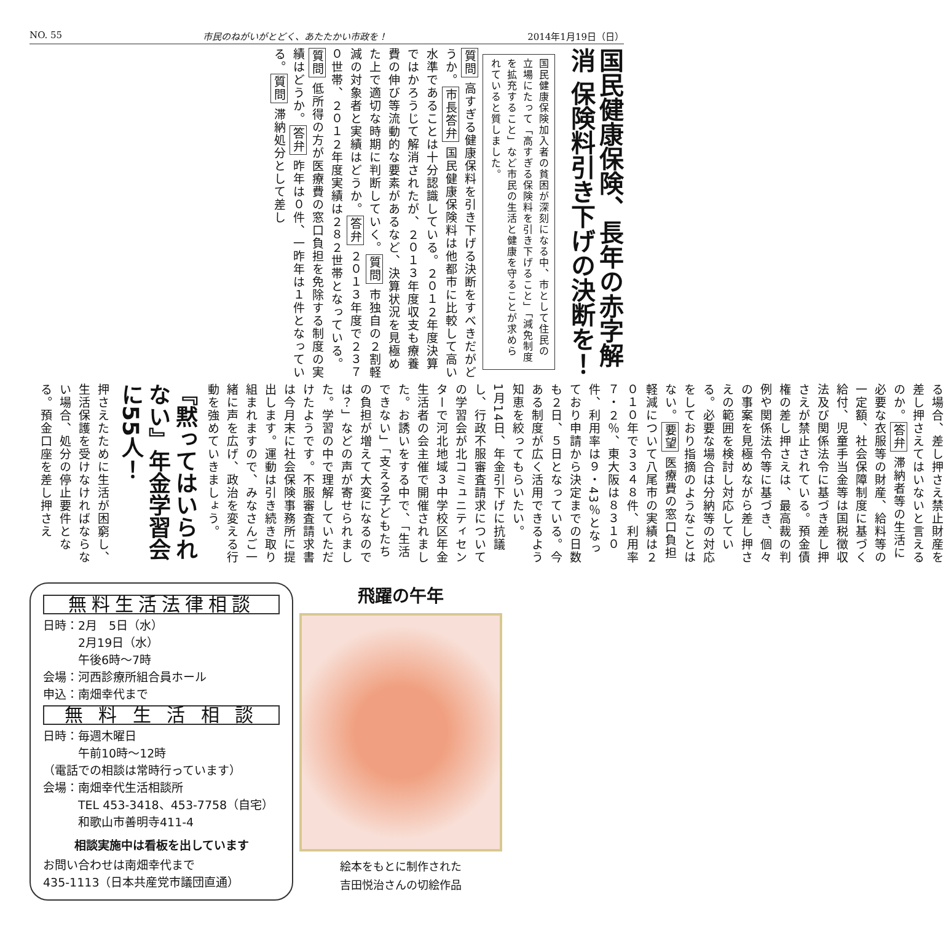NO. 55 市民のねがいがとどく、あたたかい市政を！ 2014年1月19日（日）
国民健康保険、長年の赤字解消 保険料引き下げの決断を！
国民健康保険加入者の貧困が深刻になる中、市として住民の立場にたって「高すぎる保険料を引き下げること」「減免制度を拡充すること」など市民の生活と健康を守ることが求められていると質しました。
質問 高すぎる健康保料を引き下げる決断をすべきだがどうか。市長答弁 国民健康保険料は他都市に比較して高い水準であることは十分認識している。２０１２年度決算ではかろうじて解消されたが、２０１３年度収支も療養費の伸び等流動的な要素があるなど、決算状況を見極めた上で適切な時期に判断していく。質問 市独自の２割軽減の対象者と実績はどうか。答弁 ２０１３年度で２３７０世帯、２０１２年度実績は２８２世帯となっている。質問 低所得の方が医療費の窓口負担を免除する制度の実績はどうか。答弁 昨年は０件、一昨年は１件となっている。質問 滞納処分として差し
押さえたために生活が困窮し、生活保護を受けなければならない場合、処分の停止要件となる。預金口座を差し押さえ
『黙ってはいられない』年金学習会に55人！
1月14日、年金引下げに抗議し、行政不服審査請求についての学習会が北コミュニティセンターで河北地域３中学校区年金生活者の会主催で開催されました。お誘いをする中で、「生活できない」「支える子どもたちの負担が増えて大変になるのでは？」などの声が寄せられました。学習の中で理解していただけたようです。不服審査請求書は今月末に社会保険事務所に提出します。運動は引き続き取り組まれますので、みなさんご一緒に声を広げ、政治を変える行動を強めていきましょう。
る場合、差し押さえ禁止財産を差し押さえてはいないと言えるのか。答弁 滞納者等の生活に必要な衣服等の財産、給料等の一定額、社会保障制度に基づく給付、児童手当金等は国税徴収法及び関係法令に基づき差し押さえが禁止されている。預金債権の差し押さえは、最高裁の判例や関係法令等に基づき、個々の事案を見極めながら差し押さえの範囲を検討し対応している。必要な場合は分納等の対応をしており指摘のようなことはない。要望 医療費の窓口負担軽減について八尾市の実績は２０１０年で３３４８件、利用率７・２％、東大阪は８３１０件、利用率は９・43％となっており申請から決定までの日数も２日、５日となっている。今ある制度が広く活用できるよう知恵を絞ってもらいたい。
無料生活法律相談
日時：2月　5日（水）
　　　2月19日（水）
　　　午後6時～7時
会場：河西診療所組合員ホール
申込：南畑幸代まで
無 料 生 活 相 談
日時：毎週木曜日
　　　午前10時～12時
（電話での相談は常時行っています）
会場：南畑幸代生活相談所
　　　TEL 453-3418、453-7758（自宅）
　　　和歌山市善明寺411-4
相談実施中は看板を出しています
お問い合わせは南畑幸代まで
435-1113（日本共産党市議団直通）
飛躍の午年
絵本をもとに制作された
吉田悦治さんの切絵作品